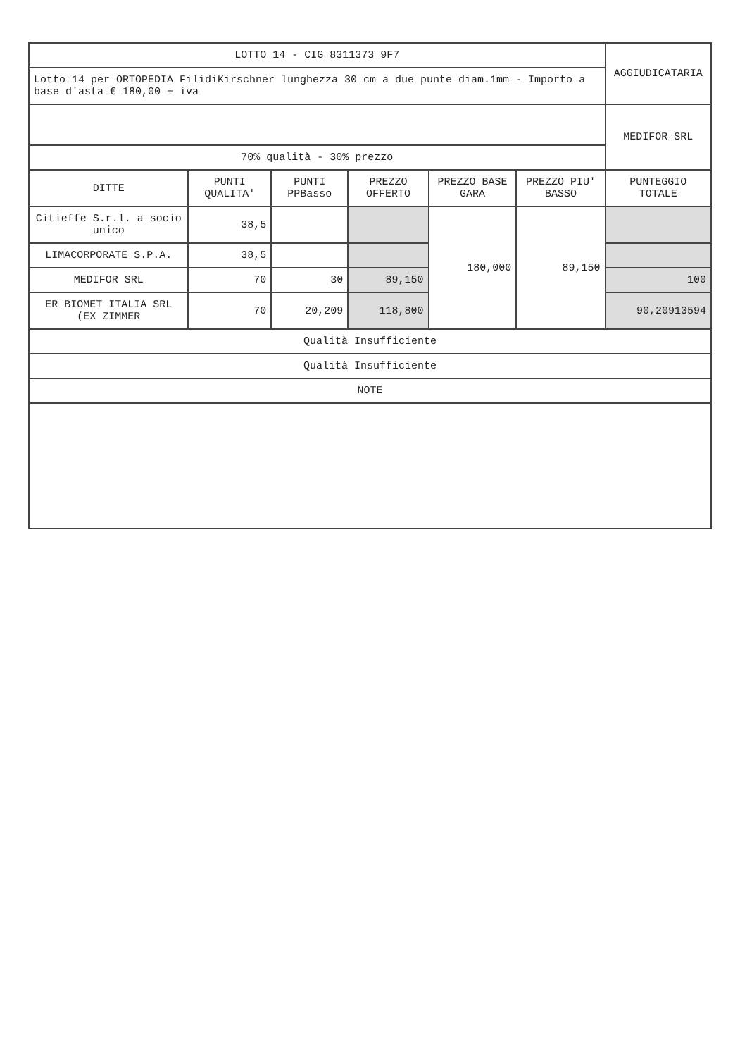| LOTTO 14 - CIG 8311373 9F7 | | | | | | AGGIUDICATARIA |
| Lotto 14 per ORTOPEDIA FilidiKirschner lunghezza 30 cm a due punte diam.1mm - Importo a base d'asta € 180,00 + iva | | | | | | |
| | | | | | | MEDIFOR SRL |
| 70% qualità - 30% prezzo | | | | | | |
| DITTE | PUNTI QUALITA' | PUNTI PPBasso | PREZZO OFFERTO | PREZZO BASE GARA | PREZZO PIU' BASSO | PUNTEGGIO TOTALE |
| Citieffe S.r.l. a socio unico | 38,5 | | | 180,000 | 89,150 | |
| LIMACORPORATE S.P.A. | 38,5 | | | | | |
| MEDIFOR SRL | 70 | 30 | 89,150 | | | 100 |
| ER BIOMET ITALIA SRL (EX ZIMMER | 70 | 20,209 | 118,800 | | | 90,20913594 |
| Qualità Insufficiente | | | | | | |
| Qualità Insufficiente | | | | | | |
| NOTE | | | | | | |